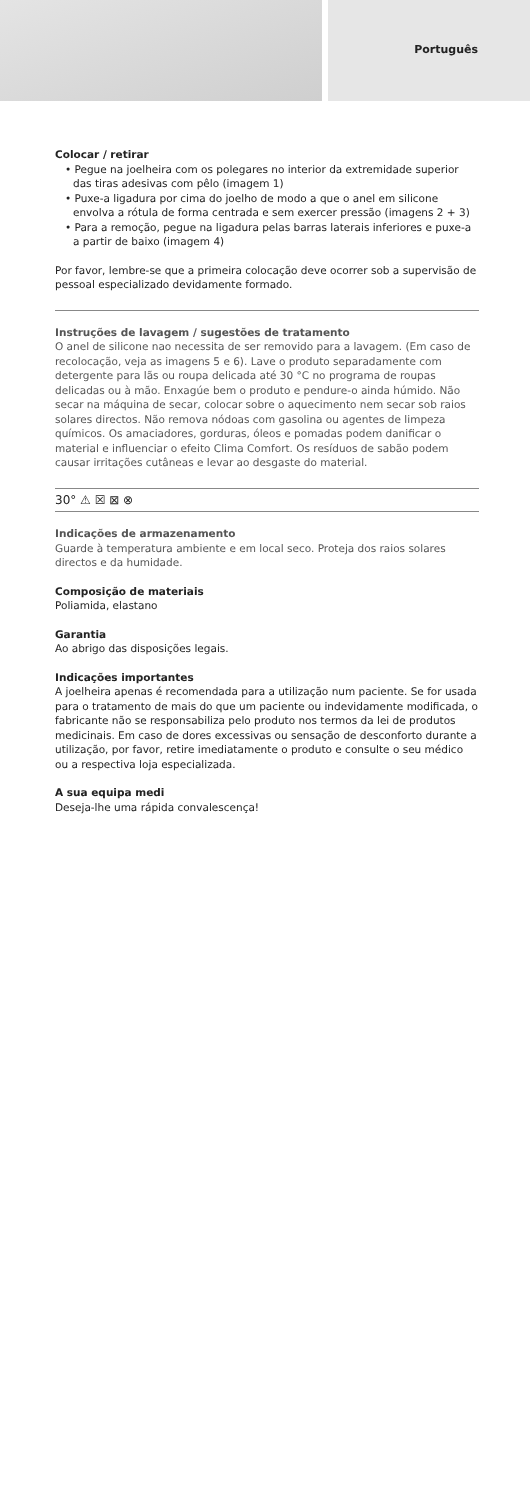Português
Colocar / retirar
• Pegue na joelheira com os polegares no interior da extremidade superior das tiras adesivas com pêlo (imagem 1)
• Puxe-a ligadura por cima do joelho de modo a que o anel em silicone envolva a rótula de forma centrada e sem exercer pressão (imagens 2 + 3)
• Para a remoção, pegue na ligadura pelas barras laterais inferiores e puxe-a a partir de baixo (imagem 4)
Por favor, lembre-se que a primeira colocação deve ocorrer sob a supervisão de pessoal especializado devidamente formado.
Instruções de lavagem / sugestões de tratamento
O anel de silicone nao necessita de ser removido para a lavagem. (Em caso de recolocação, veja as imagens 5 e 6). Lave o produto separadamente com detergente para lãs ou roupa delicada até 30 °C no programa de roupas delicadas ou à mão. Enxagúe bem o produto e pendure-o ainda húmido. Não secar na máquina de secar, colocar sobre o aquecimento nem secar sob raios solares directos. Não remova nódoas com gasolina ou agentes de limpeza químicos. Os amaciadores, gorduras, óleos e pomadas podem danificar o material e influenciar o efeito Clima Comfort. Os resíduos de sabão podem causar irritações cutâneas e levar ao desgaste do material.
30° ⚠ ☒ ⊠ ⊗
Indicações de armazenamento
Guarde à temperatura ambiente e em local seco. Proteja dos raios solares directos e da humidade.
Composição de materiais
Poliamida, elastano
Garantia
Ao abrigo das disposições legais.
Indicações importantes
A joelheira apenas é recomendada para a utilização num paciente. Se for usada para o tratamento de mais do que um paciente ou indevidamente modificada, o fabricante não se responsabiliza pelo produto nos termos da lei de produtos medicinais. Em caso de dores excessivas ou sensação de desconforto durante a utilização, por favor, retire imediatamente o produto e consulte o seu médico ou a respectiva loja especializada.
A sua equipa medi
Deseja-lhe uma rápida convalescença!